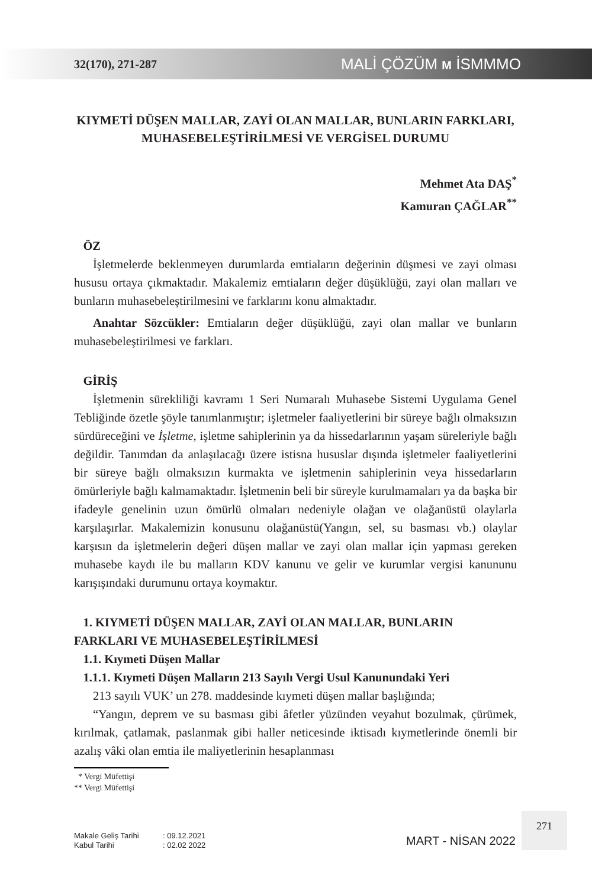32(170), 271-287 MALİ ÇÖZÜM M İSMMMO
KIYMETİ DÜŞEN MALLAR, ZAYİ OLAN MALLAR, BUNLARIN FARKLARI, MUHASEBELEŞTİRİLMESİ VE VERGİSEL DURUMU
Mehmet Ata DAŞ<sup>*</sup>
Kamuran ÇAĞLAR<sup>**</sup>
ÖZ
İşletmelerde beklenmeyen durumlarda emtiaların değerinin düşmesi ve zayi olması hususu ortaya çıkmaktadır. Makalemiz emtiaların değer düşüklüğü, zayi olan malları ve bunların muhasebeleştirilmesini ve farklarını konu almaktadır.
Anahtar Sözcükler: Emtiaların değer düşüklüğü, zayi olan mallar ve bunların muhasebeleştirilmesi ve farkları.
GİRİŞ
İşletmenin sürekliliği kavramı 1 Seri Numaralı Muhasebe Sistemi Uygulama Genel Tebliğinde özetle şöyle tanımlanmıştır; işletmeler faaliyetlerini bir süreye bağlı olmaksızın sürdüreceğini ve İşletme, işletme sahiplerinin ya da hissedarlarının yaşam süreleriyle bağlı değildir. Tanımdan da anlaşılacağı üzere istisna hususlar dışında işletmeler faaliyetlerini bir süreye bağlı olmaksızın kurmakta ve işletmenin sahiplerinin veya hissedarların ömürleriyle bağlı kalmamaktadır. İşletmenin beli bir süreyle kurulmamaları ya da başka bir ifadeyle genelinin uzun ömürlü olmaları nedeniyle olağan ve olağanüstü olaylarla karşılaşırlar. Makalemizin konusunu olağanüstü(Yangın, sel, su basması vb.) olaylar karşısın da işletmelerin değeri düşen mallar ve zayi olan mallar için yapması gereken muhasebe kaydı ile bu malların KDV kanunu ve gelir ve kurumlar vergisi kanununu karışışındaki durumunu ortaya koymaktır.
1. KIYMETİ DÜŞEN MALLAR, ZAYİ OLAN MALLAR, BUNLARIN FARKLARI VE MUHASEBELEŞTİRİLMESİ
1.1. Kıymeti Düşen Mallar
1.1.1. Kıymeti Düşen Malların 213 Sayılı Vergi Usul Kanunundaki Yeri
213 sayılı VUK’ un 278. maddesinde kıymeti düşen mallar başlığında;
“Yangın, deprem ve su basması gibi âfetler yüzünden veyahut bozulmak, çürümek, kırılmak, çatlamak, paslanmak gibi haller neticesinde iktisadı kıymetlerinde önemli bir azalış vâki olan emtia ile maliyetlerinin hesaplanması
* Vergi Müfettişi
** Vergi Müfettişi
Makale Geliş Tarihi: 09.12.2021
Kabul Tarihi: 02.02 2022
MART - NİSAN 2022 271